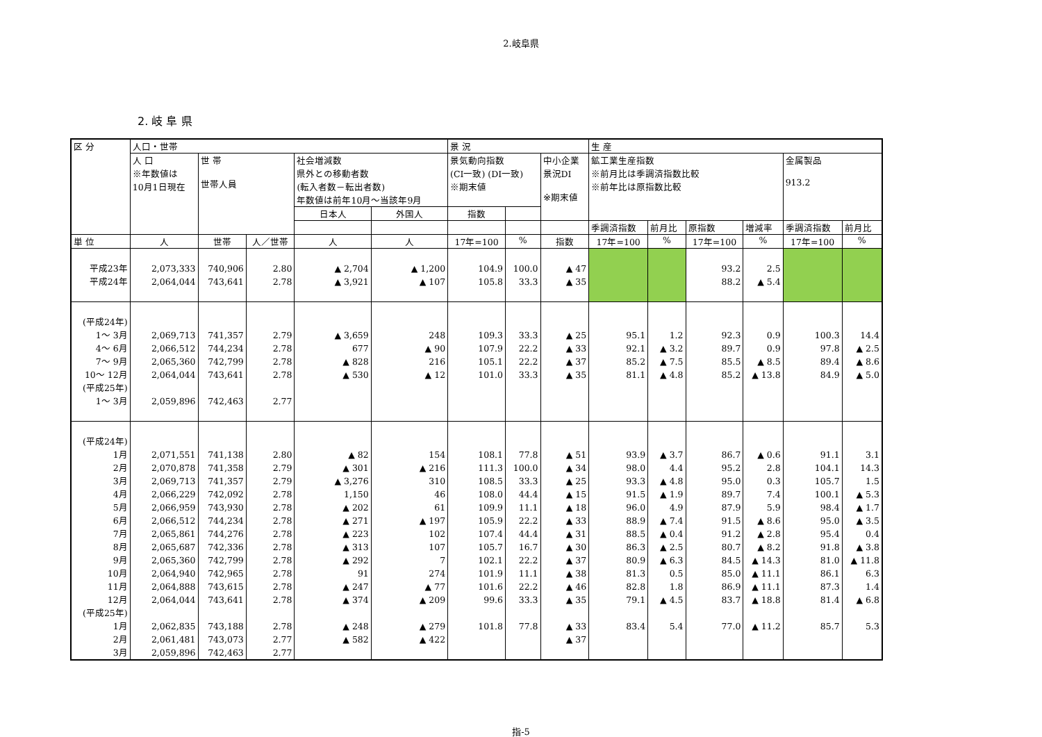2.岐阜県
2. 岐 阜 県
| 区 分 | 人口・世帯 | | | | | 景 況 | | | 生 産 | | | | | |
| --- | --- | --- | --- | --- | --- | --- | --- | --- | --- | --- | --- | --- | --- | --- |
| | 人 口 ※年数値は 10月1日現在 | 世 帯 世帯人員 | | 社会増減数 県外との移動者数 (転入者数－転出者数) 年数値は前年10月～当該年9月 | | 景気動向指数 (CI一致) (DI一致) ※期末値 | | 中小企業 景況DI ※期末値 | 鉱工業生産指数 ※前月比は季調済指数比較 ※前年比は原指数比較 | | | | 金属製品 913.2 | |
| | | | | 日本人 | 外国人 | 指数 | | | | | | | | |
| | | | | | | | | | 季調済指数 | 前月比 | 原指数 | 増減率 | 季調済指数 | 前月比 |
| 単 位 | 人 | 世帯 | 人／世帯 | 人 | 人 | 17年=100 | % | 指数 | 17年=100 | % | 17年=100 | % | 17年=100 | % |
| 平成23年 平成24年 | 2,073,333 2,064,044 | 740,906 743,641 | 2.80 2.78 | ▲ 2,704 ▲ 3,921 | ▲ 1,200 ▲ 107 | 104.9 105.8 | 100.0 33.3 | ▲ 47 ▲ 35 | | | 93.2 88.2 | 2.5 ▲ 5.4 | | |
| (平成24年) 1～ 3月 4～ 6月 7～ 9月 10～ 12月 (平成25年) 1～ 3月 | 2,069,713 2,066,512 2,065,360 2,064,044 2,059,896 | 741,357 744,234 742,799 743,641 742,463 | 2.79 2.78 2.78 2.78 2.77 | ▲ 3,659 677 ▲ 828 ▲ 530 | 248 ▲ 90 216 ▲ 12 | 109.3 107.9 105.1 101.0 | 33.3 22.2 22.2 33.3 | ▲ 25 ▲ 33 ▲ 37 ▲ 35 | 95.1 92.1 85.2 81.1 | 1.2 ▲ 3.2 ▲ 7.5 ▲ 4.8 | 92.3 89.7 85.5 85.2 | 0.9 0.9 ▲ 8.5 ▲ 13.8 | 100.3 97.8 89.4 84.9 | 14.4 ▲ 2.5 ▲ 8.6 ▲ 5.0 |
| (平成24年) 1月 2月 3月 4月 5月 6月 7月 8月 9月 10月 11月 12月 (平成25年) 1月 2月 3月 | 2,071,551 2,070,878 2,069,713 2,066,229 2,066,959 2,066,512 2,065,861 2,065,687 2,065,360 2,064,940 2,064,888 2,064,044 2,062,835 2,061,481 2,059,896 | 741,138 741,358 741,357 742,092 743,930 744,234 744,276 742,336 742,799 742,965 743,615 743,641 743,188 743,073 742,463 | 2.80 2.79 2.79 2.78 2.78 2.78 2.78 2.78 2.78 2.78 2.78 2.78 2.78 2.77 2.77 | ▲ 82 ▲ 301 ▲ 3,276 1,150 ▲ 202 ▲ 271 ▲ 223 ▲ 313 ▲ 292 91 ▲ 247 ▲ 374 ▲ 248 ▲ 582 | 154 ▲ 216 310 46 61 ▲ 197 102 107 7 274 ▲ 77 ▲ 209 ▲ 279 ▲ 422 | 108.1 111.3 108.5 108.0 109.9 105.9 107.4 105.7 102.1 101.9 101.6 99.6 101.8 | 77.8 100.0 33.3 44.4 11.1 22.2 44.4 16.7 22.2 11.1 22.2 33.3 77.8 | ▲ 51 ▲ 34 ▲ 25 ▲ 15 ▲ 18 ▲ 33 ▲ 31 ▲ 30 ▲ 37 ▲ 38 ▲ 46 ▲ 35 ▲ 33 ▲ 37 | 93.9 98.0 93.3 91.5 96.0 88.9 88.5 86.3 80.9 81.3 82.8 79.1 83.4 | ▲ 3.7 4.4 ▲ 4.8 ▲ 1.9 4.9 ▲ 7.4 ▲ 0.4 ▲ 2.5 ▲ 6.3 0.5 1.8 ▲ 4.5 5.4 | 86.7 95.2 95.0 89.7 87.9 91.5 91.2 80.7 84.5 85.0 86.9 83.7 77.0 | ▲ 0.6 2.8 0.3 7.4 5.9 ▲ 8.6 ▲ 2.8 ▲ 8.2 ▲ 14.3 ▲ 11.1 ▲ 11.1 ▲ 18.8 ▲ 11.2 | 91.1 104.1 105.7 100.1 98.4 95.0 95.4 91.8 81.0 86.1 87.3 81.4 85.7 | 3.1 14.3 1.5 ▲ 5.3 ▲ 1.7 ▲ 3.5 0.4 ▲ 3.8 ▲ 11.8 6.3 1.4 ▲ 6.8 5.3 |
指-5